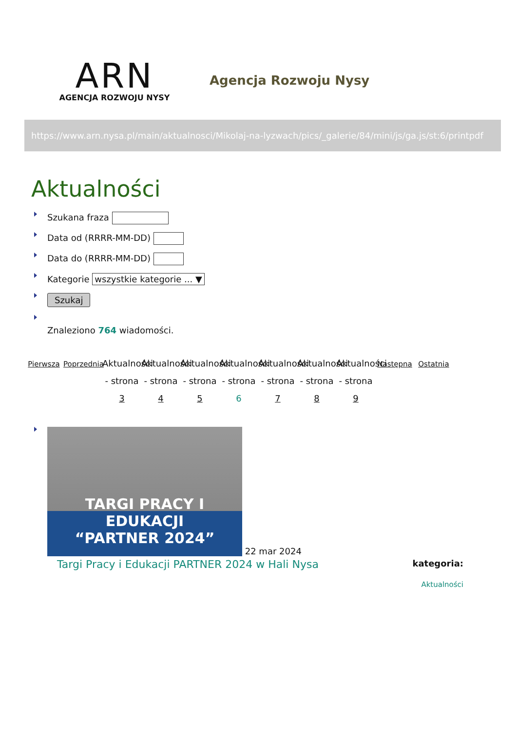ARN
AGENCJA ROZWOJU NYSY
Agencja Rozwoju Nysy
https://www.arn.nysa.pl/main/aktualnosci/Mikolaj-na-lyzwach/pics/_galerie/84/mini/js/ga.js/st:6/printpdf
Aktualności
Szukana fraza
Data od (RRRR-MM-DD)
Data do (RRRR-MM-DD)
Kategorie wszystkie kategorie ... ▼
Szukaj
Znaleziono 764 wiadomości.
Pierwsza
Poprzednia
Aktualności - strona 3
Aktualności - strona 4
Aktualności - strona 5
Aktualności - strona 6
Aktualności - strona 7
Aktualności - strona 8
Aktualności - strona 9
Następna
Ostatnia
TARGI PRACY I EDUKACJI
“PARTNER 2024”
22 mar 2024
Targi Pracy i Edukacji PARTNER 2024 w Hali Nysa kategoria:
Aktualności